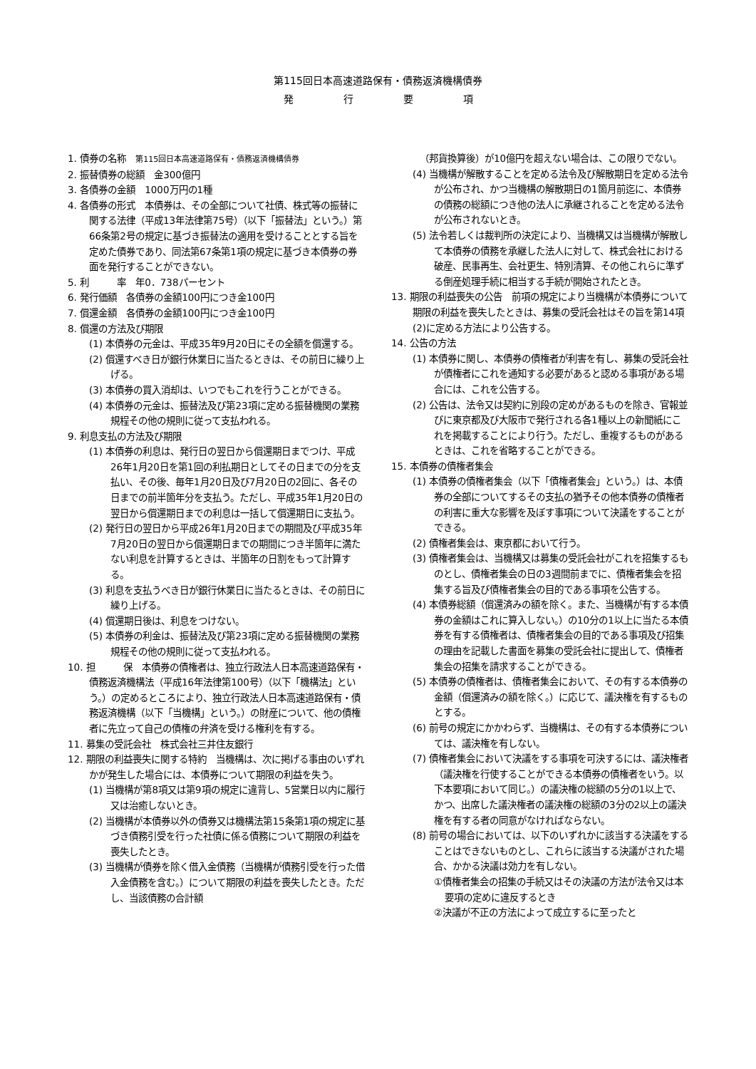第115回日本高速道路保有・債務返済機構債券
発　　　　　行　　　　　要　　　　　項
1. 債券の名称　第115回日本高速道路保有・債務返済機構債券
2. 振替債券の総額　金300億円
3. 各債券の金額　1000万円の1種
4. 各債券の形式　本債券は、その全部について社債、株式等の振替に関する法律（平成13年法律第75号）（以下「振替法」という。）第66条第2号の規定に基づき振替法の適用を受けることとする旨を定めた債券であり、同法第67条第1項の規定に基づき本債券の券面を発行することができない。
5. 利　　　率　年0．738パーセント
6. 発行価額　各債券の金額100円につき金100円
7. 償還金額　各債券の金額100円につき金100円
8. 償還の方法及び期限
(1) 本債券の元金は、平成35年9月20日にその全額を償還する。
(2) 償還すべき日が銀行休業日に当たるときは、その前日に繰り上げる。
(3) 本債券の買入消却は、いつでもこれを行うことができる。
(4) 本債券の元金は、振替法及び第23項に定める振替機関の業務規程その他の規則に従って支払われる。
9. 利息支払の方法及び期限
(1) 本債券の利息は、発行日の翌日から償還期日までつけ、平成26年1月20日を第1回の利払期日としてその日までの分を支払い、その後、毎年1月20日及び7月20日の2回に、各その日までの前半箇年分を支払う。ただし、平成35年1月20日の翌日から償還期日までの利息は一括して償還期日に支払う。
(2) 発行日の翌日から平成26年1月20日までの期間及び平成35年7月20日の翌日から償還期日までの期間につき半箇年に満たない利息を計算するときは、半箇年の日割をもって計算する。
(3) 利息を支払うべき日が銀行休業日に当たるときは、その前日に繰り上げる。
(4) 償還期日後は、利息をつけない。
(5) 本債券の利金は、振替法及び第23項に定める振替機関の業務規程その他の規則に従って支払われる。
10. 担　　　保　本債券の債権者は、独立行政法人日本高速道路保有・債務返済機構法（平成16年法律第100号）（以下「機構法」という。）の定めるところにより、独立行政法人日本高速道路保有・債務返済機構（以下「当機構」という。）の財産について、他の債権者に先立って自己の債権の弁済を受ける権利を有する。
11. 募集の受託会社　株式会社三井住友銀行
12. 期限の利益喪失に関する特約　当機構は、次に掲げる事由のいずれかが発生した場合には、本債券について期限の利益を失う。
(1) 当機構が第8項又は第9項の規定に違背し、5営業日以内に履行又は治癒しないとき。
(2) 当機構が本債券以外の債券又は機構法第15条第1項の規定に基づき債務引受を行った社債に係る債務について期限の利益を喪失したとき。
(3) 当機構が債券を除く借入金債務（当機構が債務引受を行った借入金債務を含む。）について期限の利益を喪失したとき。ただし、当該債務の合計額
（邦貨換算後）が10億円を超えない場合は、この限りでない。
(4) 当機構が解散することを定める法令及び解散期日を定める法令が公布され、かつ当機構の解散期日の1箇月前迄に、本債券の債務の総額につき他の法人に承継されることを定める法令が公布されないとき。
(5) 法令若しくは裁判所の決定により、当機構又は当機構が解散して本債券の債務を承継した法人に対して、株式会社における破産、民事再生、会社更生、特別清算、その他これらに準ずる倒産処理手続に相当する手続が開始されたとき。
13. 期限の利益喪失の公告　前項の規定により当機構が本債券について期限の利益を喪失したときは、募集の受託会社はその旨を第14項(2)に定める方法により公告する。
14. 公告の方法
(1) 本債券に関し、本債券の債権者が利害を有し、募集の受託会社が債権者にこれを通知する必要があると認める事項がある場合には、これを公告する。
(2) 公告は、法令又は契約に別段の定めがあるものを除き、官報並びに東京都及び大阪市で発行される各1種以上の新聞紙にこれを掲載することにより行う。ただし、重複するものがあるときは、これを省略することができる。
15. 本債券の債権者集会
(1) 本債券の債権者集会（以下「債権者集会」という。）は、本債券の全部についてするその支払の猶予その他本債券の債権者の利害に重大な影響を及ぼす事項について決議をすることができる。
(2) 債権者集会は、東京都において行う。
(3) 債権者集会は、当機構又は募集の受託会社がこれを招集するものとし、債権者集会の日の3週間前までに、債権者集会を招集する旨及び債権者集会の目的である事項を公告する。
(4) 本債券総額（償還済みの額を除く。また、当機構が有する本債券の金額はこれに算入しない。）の10分の1以上に当たる本債券を有する債権者は、債権者集会の目的である事項及び招集の理由を記載した書面を募集の受託会社に提出して、債権者集会の招集を請求することができる。
(5) 本債券の債権者は、債権者集会において、その有する本債券の金額（償還済みの額を除く。）に応じて、議決権を有するものとする。
(6) 前号の規定にかかわらず、当機構は、その有する本債券については、議決権を有しない。
(7) 債権者集会において決議をする事項を可決するには、議決権者（議決権を行使することができる本債券の債権者をいう。以下本要項において同じ。）の議決権の総額の5分の1以上で、かつ、出席した議決権者の議決権の総額の3分の2以上の議決権を有する者の同意がなければならない。
(8) 前号の場合においては、以下のいずれかに該当する決議をすることはできないものとし、これらに該当する決議がされた場合、かかる決議は効力を有しない。
①債権者集会の招集の手続又はその決議の方法が法令又は本要項の定めに違反するとき
②決議が不正の方法によって成立するに至ったと